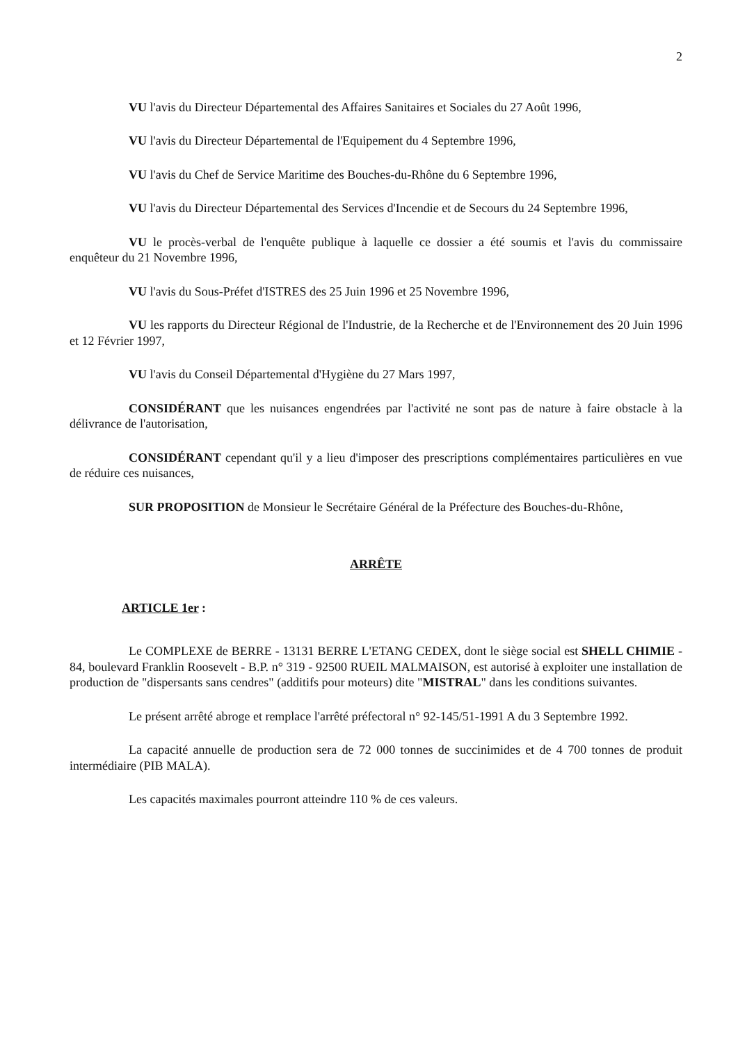2
VU l'avis du Directeur Départemental des Affaires Sanitaires et Sociales du 27 Août 1996,
VU l'avis du Directeur Départemental de l'Equipement du 4 Septembre 1996,
VU l'avis du Chef de Service Maritime des Bouches-du-Rhône du 6 Septembre 1996,
VU l'avis du Directeur Départemental des Services d'Incendie et de Secours du 24 Septembre 1996,
VU le procès-verbal de l'enquête publique à laquelle ce dossier a été soumis et l'avis du commissaire enquêteur du 21 Novembre 1996,
VU l'avis du Sous-Préfet d'ISTRES des 25 Juin 1996 et 25 Novembre 1996,
VU les rapports du Directeur Régional de l'Industrie, de la Recherche et de l'Environnement des 20 Juin 1996 et 12 Février 1997,
VU l'avis du Conseil Départemental d'Hygiène du 27 Mars 1997,
CONSIDÉRANT que les nuisances engendrées par l'activité ne sont pas de nature à faire obstacle à la délivrance de l'autorisation,
CONSIDÉRANT cependant qu'il y a lieu d'imposer des prescriptions complémentaires particulières en vue de réduire ces nuisances,
SUR PROPOSITION de Monsieur le Secrétaire Général de la Préfecture des Bouches-du-Rhône,
ARRÊTE
ARTICLE 1er :
Le COMPLEXE de BERRE - 13131 BERRE L'ETANG CEDEX, dont le siège social est SHELL CHIMIE - 84, boulevard Franklin Roosevelt - B.P. n° 319 - 92500 RUEIL MALMAISON, est autorisé à exploiter une installation de production de "dispersants sans cendres" (additifs pour moteurs) dite "MISTRAL" dans les conditions suivantes.
Le présent arrêté abroge et remplace l'arrêté préfectoral n° 92-145/51-1991 A du 3 Septembre 1992.
La capacité annuelle de production sera de 72 000 tonnes de succinimides et de 4 700 tonnes de produit intermédiaire (PIB MALA).
Les capacités maximales pourront atteindre 110 % de ces valeurs.